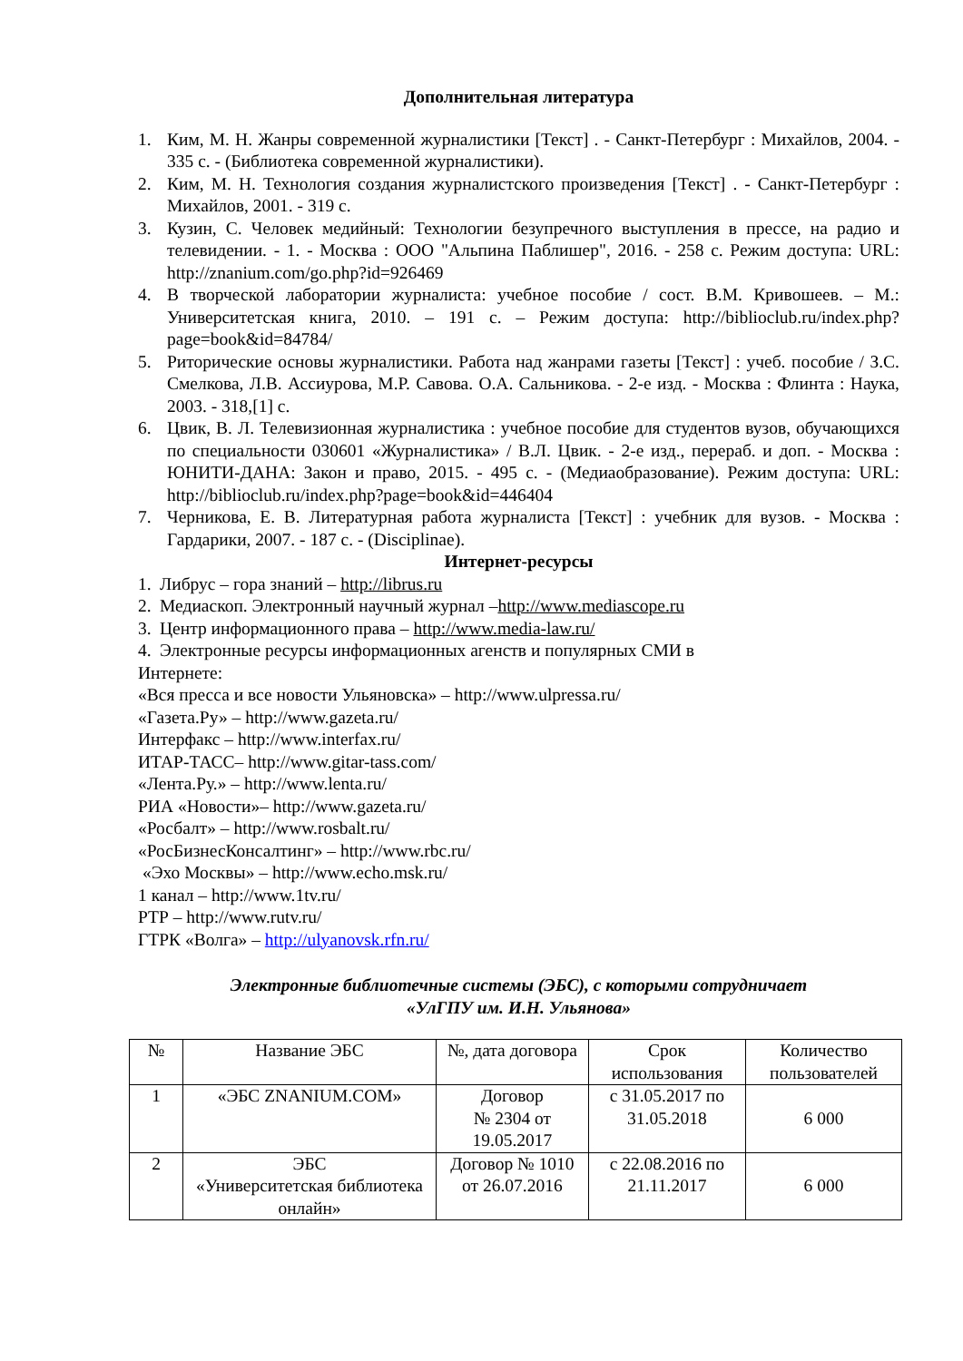Дополнительная литература
1. Ким, М. Н. Жанры современной журналистики [Текст] . - Санкт-Петербург : Михайлов, 2004. - 335 с. - (Библиотека современной журналистики).
2. Ким, М. Н. Технология создания журналистского произведения [Текст] . - Санкт-Петербург : Михайлов, 2001. - 319 с.
3. Кузин, С. Человек медийный: Технологии безупречного выступления в прессе, на радио и телевидении. - 1. - Москва : ООО "Альпина Паблишер", 2016. - 258 с. Режим доступа: URL: http://znanium.com/go.php?id=926469
4. В творческой лаборатории журналиста: учебное пособие / сост. В.М. Кривошеев. – М.: Университетская книга, 2010. – 191 с. – Режим доступа: http://biblioclub.ru/index.php?page=book&id=84784/
5. Риторические основы журналистики. Работа над жанрами газеты [Текст] : учеб. пособие / З.С. Смелкова, Л.В. Ассиурова, М.Р. Савова. О.А. Сальникова. - 2-е изд. - Москва : Флинта : Наука, 2003. - 318,[1] с.
6. Цвик, В. Л. Телевизионная журналистика : учебное пособие для студентов вузов, обучающихся по специальности 030601 «Журналистика» / В.Л. Цвик. - 2-е изд., перераб. и доп. - Москва : ЮНИТИ-ДАНА: Закон и право, 2015. - 495 с. - (Медиаобразование). Режим доступа: URL: http://biblioclub.ru/index.php?page=book&id=446404
7. Черникова, Е. В. Литературная работа журналиста [Текст] : учебник для вузов. - Москва : Гардарики, 2007. - 187 с. - (Disciplinae).
Интернет-ресурсы
1. Либрус – гора знаний – http://librus.ru
2. Медиаскоп. Электронный научный журнал –http://www.mediascope.ru
3. Центр информационного права – http://www.media-law.ru/
4. Электронные ресурсы информационных агенств и популярных СМИ в
Интернете:
«Вся пресса и все новости Ульяновска» – http://www.ulpressa.ru/
«Газета.Ру» – http://www.gazeta.ru/
Интерфакс – http://www.interfax.ru/
ИТАР-ТАСС– http://www.gitar-tass.com/
«Лента.Ру.» – http://www.lenta.ru/
РИА «Новости»– http://www.gazeta.ru/
«Росбалт» – http://www.rosbalt.ru/
«РосБизнесКонсалтинг» – http://www.rbc.ru/
«Эхо Москвы» – http://www.echo.msk.ru/
1 канал – http://www.1tv.ru/
РТР – http://www.rutv.ru/
ГТРК «Волга» – http://ulyanovsk.rfn.ru/
Электронные библиотечные системы (ЭБС), с которыми сотрудничает
«УлГПУ им. И.Н. Ульянова»
| № | Название ЭБС | №, дата договора | Срок использования | Количество пользователей |
| --- | --- | --- | --- | --- |
| 1 | «ЭБС ZNANIUM.COM» | Договор № 2304 от 19.05.2017 | с 31.05.2017 по 31.05.2018 | 6 000 |
| 2 | ЭБС «Университетская библиотека онлайн» | Договор № 1010 от 26.07.2016 | с 22.08.2016 по 21.11.2017 | 6 000 |